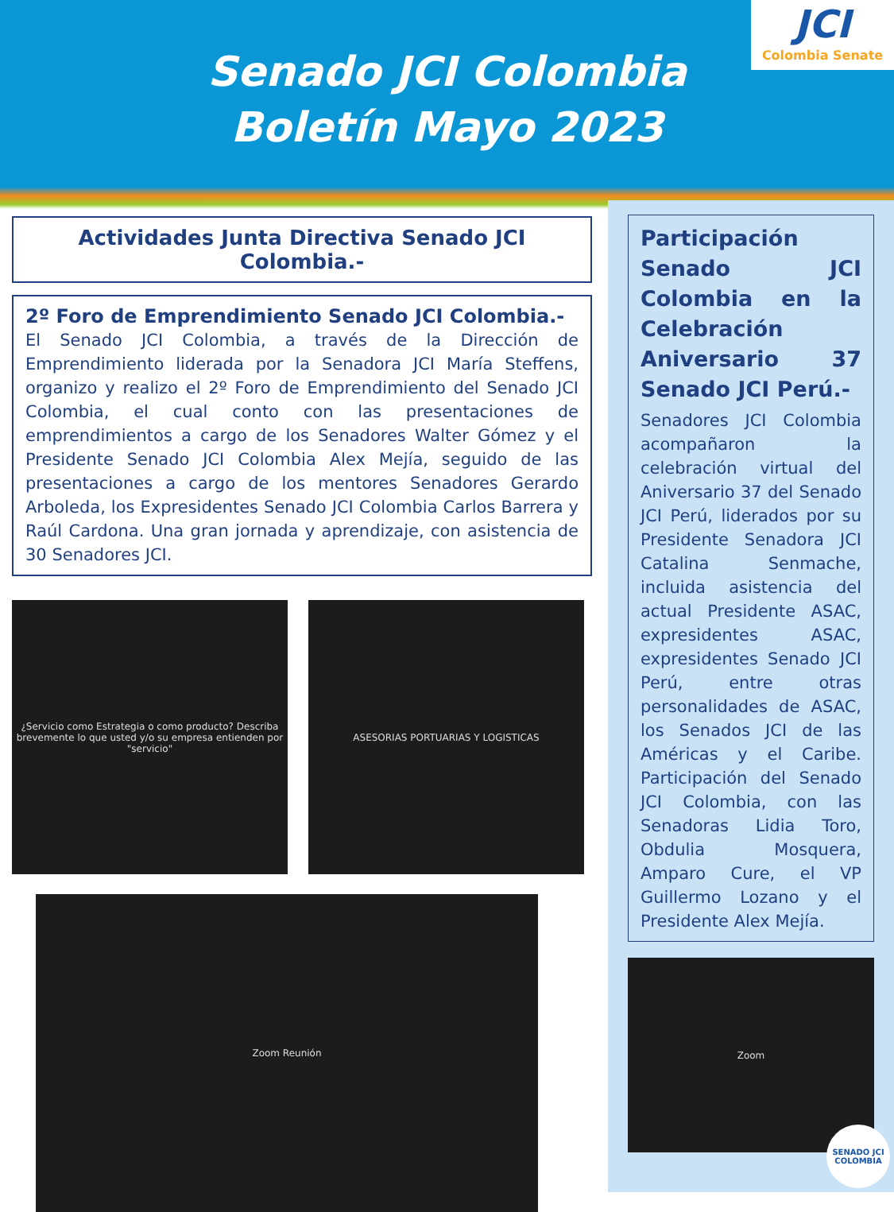Senado JCI Colombia
Boletín Mayo 2023
JCI
Colombia Senate
Actividades Junta Directiva Senado JCI Colombia.-
2º Foro de Emprendimiento Senado JCI Colombia.-
El Senado JCI Colombia, a través de la Dirección de Emprendimiento liderada por la Senadora JCI María Steffens, organizo y realizo el 2º Foro de Emprendimiento del Senado JCI Colombia, el cual conto con las presentaciones de emprendimientos a cargo de los Senadores Walter Gómez y el Presidente Senado JCI Colombia Alex Mejía, seguido de las presentaciones a cargo de los mentores Senadores Gerardo Arboleda, los Expresidentes Senado JCI Colombia Carlos Barrera y Raúl Cardona. Una gran jornada y aprendizaje, con asistencia de 30 Senadores JCI.
¿Servicio como Estrategia o como producto? Describa brevemente lo que usted y/o su empresa entienden por "servicio"
ASESORIAS PORTUARIAS Y LOGISTICAS
Zoom Reunión
Participación Senado JCI Colombia en la Celebración Aniversario 37 Senado JCI Perú.-
Senadores JCI Colombia acompañaron la celebración virtual del Aniversario 37 del Senado JCI Perú, liderados por su Presidente Senadora JCI Catalina Senmache, incluida asistencia del actual Presidente ASAC, expresidentes ASAC, expresidentes Senado JCI Perú, entre otras personalidades de ASAC, los Senados JCI de las Américas y el Caribe. Participación del Senado JCI Colombia, con las Senadoras Lidia Toro, Obdulia Mosquera, Amparo Cure, el VP Guillermo Lozano y el Presidente Alex Mejía.
Zoom
SENADO JCI COLOMBIA